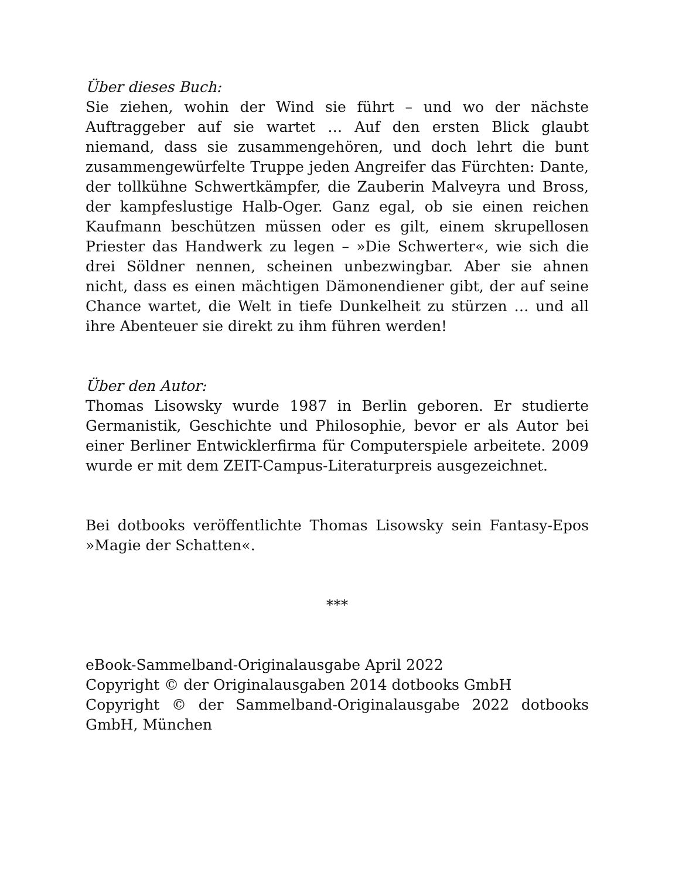Über dieses Buch:
Sie ziehen, wohin der Wind sie führt – und wo der nächste Auftraggeber auf sie wartet … Auf den ersten Blick glaubt niemand, dass sie zusammengehören, und doch lehrt die bunt zusammengewürfelte Truppe jeden Angreifer das Fürchten: Dante, der tollkühne Schwertkämpfer, die Zauberin Malveyra und Bross, der kampfeslustige Halb-Oger. Ganz egal, ob sie einen reichen Kaufmann beschützen müssen oder es gilt, einem skrupellosen Priester das Handwerk zu legen – »Die Schwerter«, wie sich die drei Söldner nennen, scheinen unbezwingbar. Aber sie ahnen nicht, dass es einen mächtigen Dämonendiener gibt, der auf seine Chance wartet, die Welt in tiefe Dunkelheit zu stürzen … und all ihre Abenteuer sie direkt zu ihm führen werden!
Über den Autor:
Thomas Lisowsky wurde 1987 in Berlin geboren. Er studierte Germanistik, Geschichte und Philosophie, bevor er als Autor bei einer Berliner Entwicklerfirma für Computerspiele arbeitete. 2009 wurde er mit dem ZEIT-Campus-Literaturpreis ausgezeichnet.
Bei dotbooks veröffentlichte Thomas Lisowsky sein Fantasy-Epos »Magie der Schatten«.
***
eBook-Sammelband-Originalausgabe April 2022
Copyright © der Originalausgaben 2014 dotbooks GmbH
Copyright © der Sammelband-Originalausgabe 2022 dotbooks GmbH, München